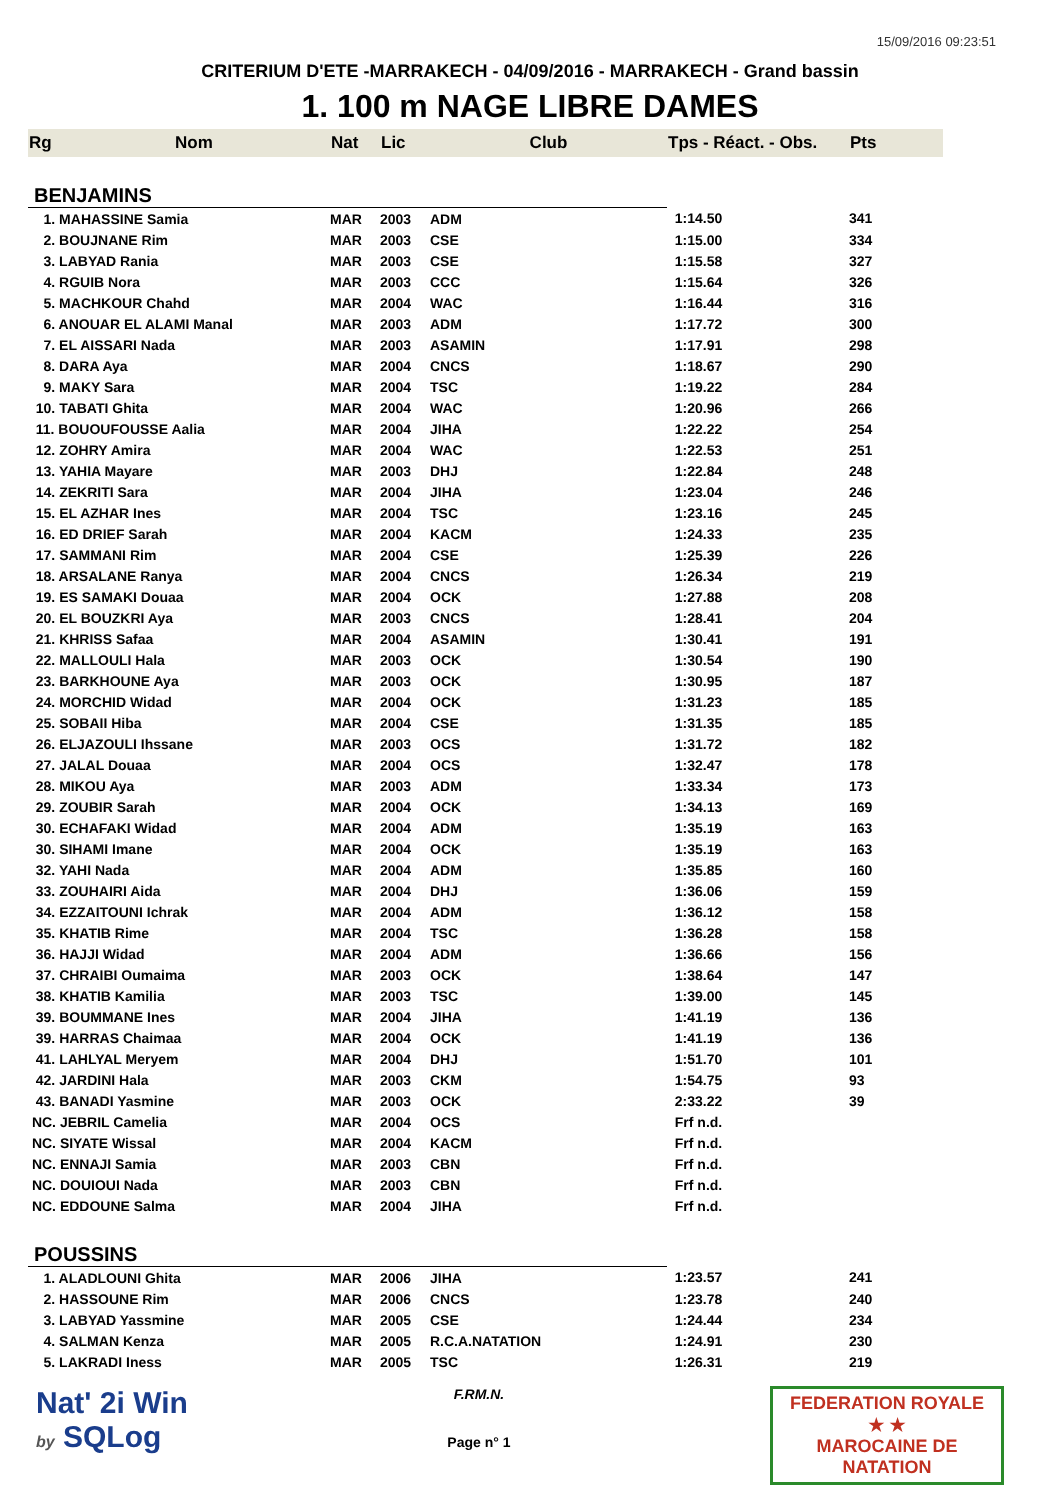15/09/2016 09:23:51
CRITERIUM D'ETE -MARRAKECH - 04/09/2016 - MARRAKECH - Grand bassin
1. 100 m NAGE LIBRE DAMES
| Rg | Nom | Nat | Lic | Club | Tps - Réact. - Obs. | Pts |
| --- | --- | --- | --- | --- | --- | --- |
| BENJAMINS | | | | | | |
| 1. MAHASSINE Samia | | MAR | 2003 | ADM | 1:14.50 | 341 |
| 2. BOUJNANE Rim | | MAR | 2003 | CSE | 1:15.00 | 334 |
| 3. LABYAD Rania | | MAR | 2003 | CSE | 1:15.58 | 327 |
| 4. RGUIB Nora | | MAR | 2003 | CCC | 1:15.64 | 326 |
| 5. MACHKOUR Chahd | | MAR | 2004 | WAC | 1:16.44 | 316 |
| 6. ANOUAR EL ALAMI Manal | | MAR | 2003 | ADM | 1:17.72 | 300 |
| 7. EL AISSARI Nada | | MAR | 2003 | ASAMIN | 1:17.91 | 298 |
| 8. DARA Aya | | MAR | 2004 | CNCS | 1:18.67 | 290 |
| 9. MAKY Sara | | MAR | 2004 | TSC | 1:19.22 | 284 |
| 10. TABATI Ghita | | MAR | 2004 | WAC | 1:20.96 | 266 |
| 11. BOUOUFOUSSE Aalia | | MAR | 2004 | JIHA | 1:22.22 | 254 |
| 12. ZOHRY Amira | | MAR | 2004 | WAC | 1:22.53 | 251 |
| 13. YAHIA Mayare | | MAR | 2003 | DHJ | 1:22.84 | 248 |
| 14. ZEKRITI Sara | | MAR | 2004 | JIHA | 1:23.04 | 246 |
| 15. EL AZHAR Ines | | MAR | 2004 | TSC | 1:23.16 | 245 |
| 16. ED DRIEF Sarah | | MAR | 2004 | KACM | 1:24.33 | 235 |
| 17. SAMMANI Rim | | MAR | 2004 | CSE | 1:25.39 | 226 |
| 18. ARSALANE Ranya | | MAR | 2004 | CNCS | 1:26.34 | 219 |
| 19. ES SAMAKI Douaa | | MAR | 2004 | OCK | 1:27.88 | 208 |
| 20. EL BOUZKRI Aya | | MAR | 2003 | CNCS | 1:28.41 | 204 |
| 21. KHRISS Safaa | | MAR | 2004 | ASAMIN | 1:30.41 | 191 |
| 22. MALLOULI Hala | | MAR | 2003 | OCK | 1:30.54 | 190 |
| 23. BARKHOUNE Aya | | MAR | 2003 | OCK | 1:30.95 | 187 |
| 24. MORCHID Widad | | MAR | 2004 | OCK | 1:31.23 | 185 |
| 25. SOBAII Hiba | | MAR | 2004 | CSE | 1:31.35 | 185 |
| 26. ELJAZOULI Ihssane | | MAR | 2003 | OCS | 1:31.72 | 182 |
| 27. JALAL Douaa | | MAR | 2004 | OCS | 1:32.47 | 178 |
| 28. MIKOU Aya | | MAR | 2003 | ADM | 1:33.34 | 173 |
| 29. ZOUBIR Sarah | | MAR | 2004 | OCK | 1:34.13 | 169 |
| 30. ECHAFAKI Widad | | MAR | 2004 | ADM | 1:35.19 | 163 |
| 30. SIHAMI Imane | | MAR | 2004 | OCK | 1:35.19 | 163 |
| 32. YAHI Nada | | MAR | 2004 | ADM | 1:35.85 | 160 |
| 33. ZOUHAIRI Aida | | MAR | 2004 | DHJ | 1:36.06 | 159 |
| 34. EZZAITOUNI Ichrak | | MAR | 2004 | ADM | 1:36.12 | 158 |
| 35. KHATIB Rime | | MAR | 2004 | TSC | 1:36.28 | 158 |
| 36. HAJJI Widad | | MAR | 2004 | ADM | 1:36.66 | 156 |
| 37. CHRAIBI Oumaima | | MAR | 2003 | OCK | 1:38.64 | 147 |
| 38. KHATIB Kamilia | | MAR | 2003 | TSC | 1:39.00 | 145 |
| 39. BOUMMANE Ines | | MAR | 2004 | JIHA | 1:41.19 | 136 |
| 39. HARRAS Chaimaa | | MAR | 2004 | OCK | 1:41.19 | 136 |
| 41. LAHLYAL Meryem | | MAR | 2004 | DHJ | 1:51.70 | 101 |
| 42. JARDINI Hala | | MAR | 2003 | CKM | 1:54.75 | 93 |
| 43. BANADI Yasmine | | MAR | 2003 | OCK | 2:33.22 | 39 |
| NC. JEBRIL Camelia | | MAR | 2004 | OCS | Frf n.d. | |
| NC. SIYATE Wissal | | MAR | 2004 | KACM | Frf n.d. | |
| NC. ENNAJI Samia | | MAR | 2003 | CBN | Frf n.d. | |
| NC. DOUIOUI Nada | | MAR | 2003 | CBN | Frf n.d. | |
| NC. EDDOUNE Salma | | MAR | 2004 | JIHA | Frf n.d. | |
| POUSSINS | | | | | | |
| 1. ALADLOUNI Ghita | | MAR | 2006 | JIHA | 1:23.57 | 241 |
| 2. HASSOUNE Rim | | MAR | 2006 | CNCS | 1:23.78 | 240 |
| 3. LABYAD Yassmine | | MAR | 2005 | CSE | 1:24.44 | 234 |
| 4. SALMAN Kenza | | MAR | 2005 | R.C.A.NATATION | 1:24.91 | 230 |
| 5. LAKRADI Iness | | MAR | 2005 | TSC | 1:26.31 | 219 |
Nat' 2i Win
by SQLog
F.RM.N.
Page n° 1
FEDERATION ROYALE
★ ★
MAROCAINE DE NATATION